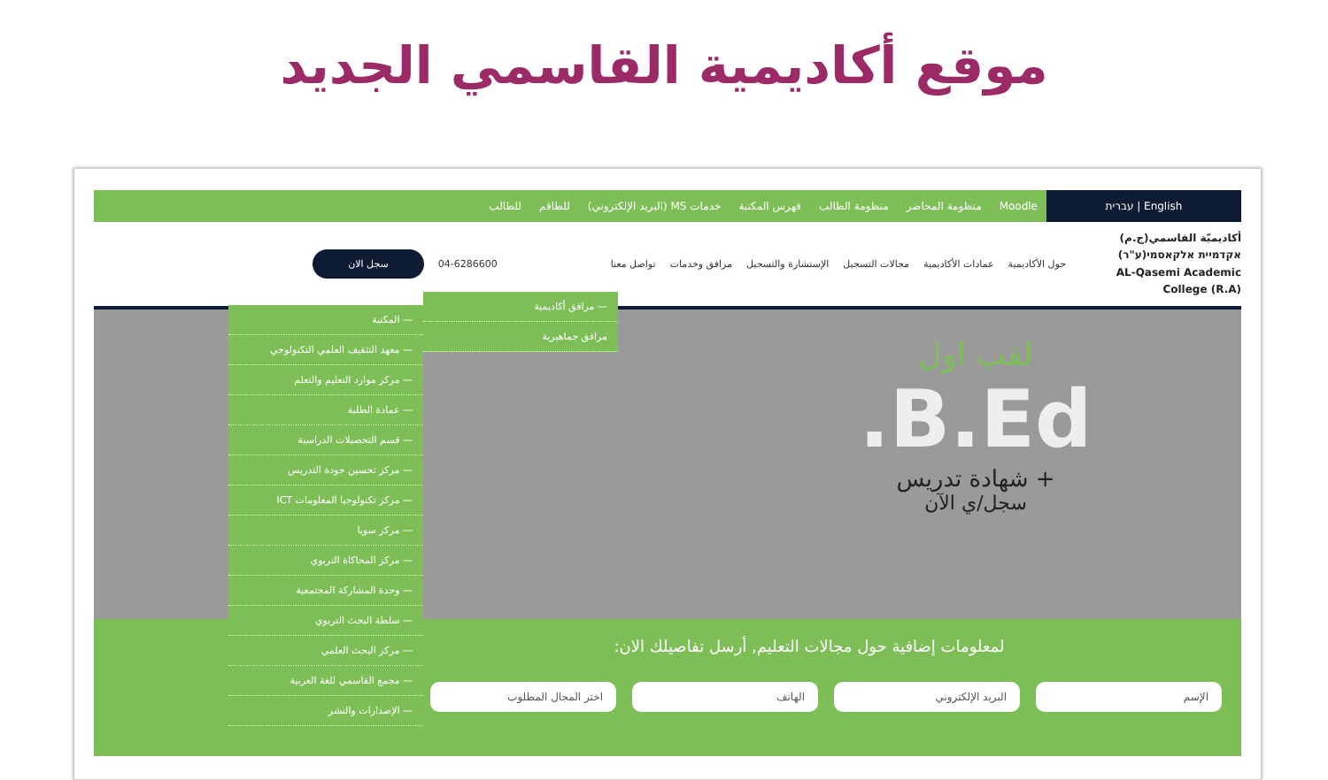موقع أكاديمية القاسمي الجديد
English | עברית
Moodle منظومة المحاضر منظومة الطالب فهرس المكتبة خدمات MS (البريد الإلكتروني) للطاقم للطالب
أكاديميّة القاسمي(ج.م)
אקדמיית אלקאסמי(ע"ר)
AL-Qasemi Academic College (R.A)
حول الأكاديمية عمادات الأكاديمية مجالات التسجيل الإستشارة والتسجيل مرافق وخدمات تواصل معنا 04-6286600 سجل الان
لقب اول
B.Ed.
+ شهادة تدريس
سجل/ي الآن
— مرافق أكاديمية
مرافق جماهيرية
— المكتبة
— معهد التثقيف العلمي التكنولوجي
— مركز موارد التعليم والتعلم
— عمادة الطلبة
— قسم التحصيلات الدراسية
— مركز تحسين جودة التدريس
— مركز تكنولوجيا المعلومات ICT
— مركز سويا
— مركز المحاكاة التربوي
— وحدة المشاركة المجتمعية
— سلطة البحث التربوي
— مركز البحث العلمي
— مجمع القاسمي للغة العربية
— الإصدارات والنشر
لمعلومات إضافية حول مجالات التعليم, أرسل تفاصيلك الان:
الإسم البريد الإلكتروني الهاتف اختر المجال المطلوب